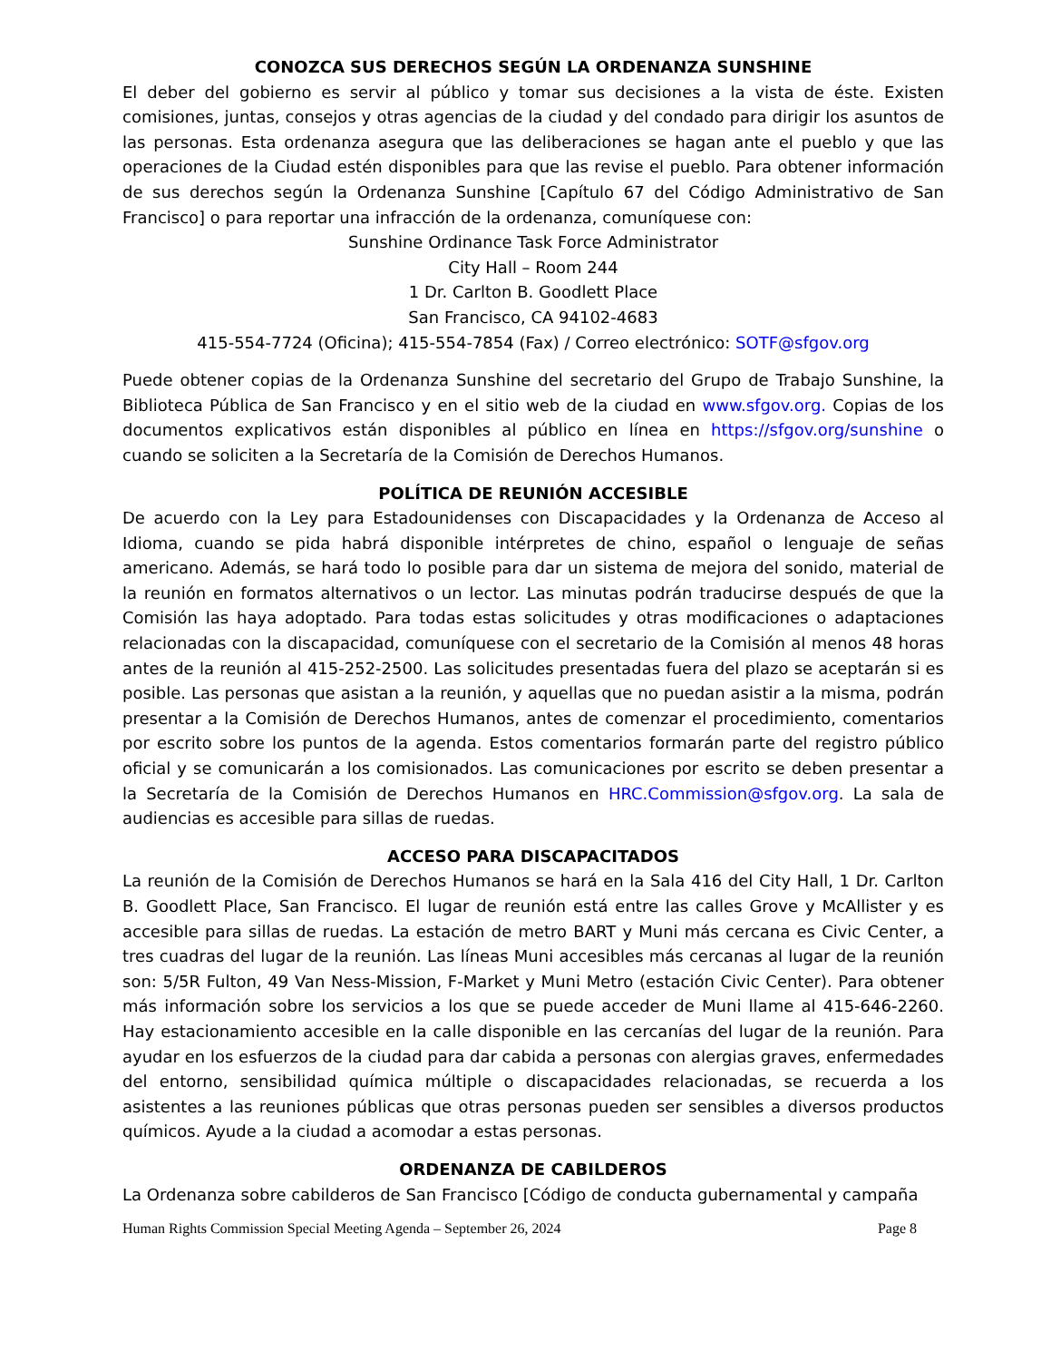CONOZCA SUS DERECHOS SEGÚN LA ORDENANZA SUNSHINE
El deber del gobierno es servir al público y tomar sus decisiones a la vista de éste. Existen comisiones, juntas, consejos y otras agencias de la ciudad y del condado para dirigir los asuntos de las personas. Esta ordenanza asegura que las deliberaciones se hagan ante el pueblo y que las operaciones de la Ciudad estén disponibles para que las revise el pueblo. Para obtener información de sus derechos según la Ordenanza Sunshine [Capítulo 67 del Código Administrativo de San Francisco] o para reportar una infracción de la ordenanza, comuníquese con:
Sunshine Ordinance Task Force Administrator
City Hall – Room 244
1 Dr. Carlton B. Goodlett Place
San Francisco, CA 94102-4683
415-554-7724 (Oficina); 415-554-7854 (Fax) / Correo electrónico: SOTF@sfgov.org
Puede obtener copias de la Ordenanza Sunshine del secretario del Grupo de Trabajo Sunshine, la Biblioteca Pública de San Francisco y en el sitio web de la ciudad en www.sfgov.org. Copias de los documentos explicativos están disponibles al público en línea en https://sfgov.org/sunshine o cuando se soliciten a la Secretaría de la Comisión de Derechos Humanos.
POLÍTICA DE REUNIÓN ACCESIBLE
De acuerdo con la Ley para Estadounidenses con Discapacidades y la Ordenanza de Acceso al Idioma, cuando se pida habrá disponible intérpretes de chino, español o lenguaje de señas americano. Además, se hará todo lo posible para dar un sistema de mejora del sonido, material de la reunión en formatos alternativos o un lector. Las minutas podrán traducirse después de que la Comisión las haya adoptado. Para todas estas solicitudes y otras modificaciones o adaptaciones relacionadas con la discapacidad, comuníquese con el secretario de la Comisión al menos 48 horas antes de la reunión al 415-252-2500. Las solicitudes presentadas fuera del plazo se aceptarán si es posible. Las personas que asistan a la reunión, y aquellas que no puedan asistir a la misma, podrán presentar a la Comisión de Derechos Humanos, antes de comenzar el procedimiento, comentarios por escrito sobre los puntos de la agenda. Estos comentarios formarán parte del registro público oficial y se comunicarán a los comisionados. Las comunicaciones por escrito se deben presentar a la Secretaría de la Comisión de Derechos Humanos en HRC.Commission@sfgov.org. La sala de audiencias es accesible para sillas de ruedas.
ACCESO PARA DISCAPACITADOS
La reunión de la Comisión de Derechos Humanos se hará en la Sala 416 del City Hall, 1 Dr. Carlton B. Goodlett Place, San Francisco. El lugar de reunión está entre las calles Grove y McAllister y es accesible para sillas de ruedas. La estación de metro BART y Muni más cercana es Civic Center, a tres cuadras del lugar de la reunión. Las líneas Muni accesibles más cercanas al lugar de la reunión son: 5/5R Fulton, 49 Van Ness-Mission, F-Market y Muni Metro (estación Civic Center). Para obtener más información sobre los servicios a los que se puede acceder de Muni llame al 415-646-2260. Hay estacionamiento accesible en la calle disponible en las cercanías del lugar de la reunión. Para ayudar en los esfuerzos de la ciudad para dar cabida a personas con alergias graves, enfermedades del entorno, sensibilidad química múltiple o discapacidades relacionadas, se recuerda a los asistentes a las reuniones públicas que otras personas pueden ser sensibles a diversos productos químicos. Ayude a la ciudad a acomodar a estas personas.
ORDENANZA DE CABILDEROS
La Ordenanza sobre cabilderos de San Francisco [Código de conducta gubernamental y campaña
Human Rights Commission Special Meeting Agenda – September 26, 2024 Page 8